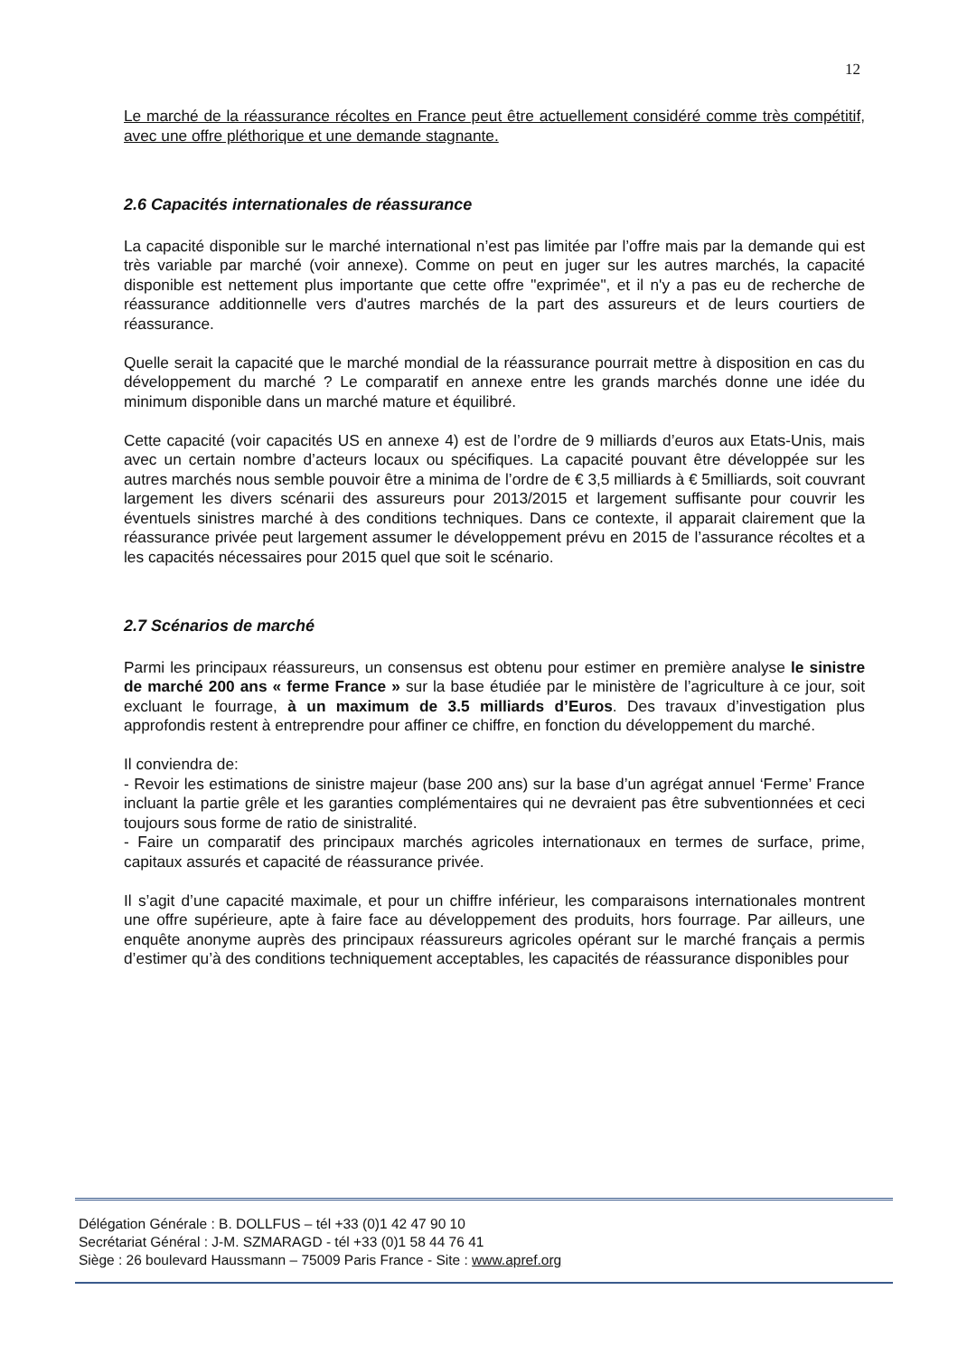12
Le marché de la réassurance récoltes en France peut être actuellement considéré comme très compétitif, avec une offre pléthorique et une demande stagnante.
2.6 Capacités internationales de réassurance
La capacité disponible sur le marché international n’est pas limitée par l’offre mais par la demande qui est très variable par marché (voir annexe). Comme on peut en juger sur les autres marchés, la capacité disponible est nettement plus importante que cette offre "exprimée", et il n'y a pas eu de recherche de réassurance additionnelle vers d'autres marchés de la part des assureurs et de leurs courtiers de réassurance.
Quelle serait la capacité que le marché mondial de la réassurance pourrait mettre à disposition en cas du développement du marché ? Le comparatif en annexe entre les grands marchés donne une idée du minimum disponible dans un marché mature et équilibré.
Cette capacité (voir capacités US en annexe 4) est de l’ordre de 9 milliards d’euros aux Etats-Unis, mais avec un certain nombre d’acteurs locaux ou spécifiques. La capacité pouvant être développée sur les autres marchés nous semble pouvoir être a minima de l’ordre de € 3,5 milliards à € 5milliards, soit couvrant largement les divers scénarii des assureurs pour 2013/2015 et largement suffisante pour couvrir les éventuels sinistres marché à des conditions techniques. Dans ce contexte, il apparait clairement que la réassurance privée peut largement assumer le développement prévu en 2015 de l’assurance récoltes et a les capacités nécessaires pour 2015 quel que soit le scénario.
2.7 Scénarios de marché
Parmi les principaux réassureurs, un consensus est obtenu pour estimer en première analyse le sinistre de marché 200 ans « ferme France » sur la base étudiée par le ministère de l’agriculture à ce jour, soit excluant le fourrage, à un maximum de 3.5 milliards d’Euros. Des travaux d’investigation plus approfondis restent à entreprendre pour affiner ce chiffre, en fonction du développement du marché.
Il conviendra de:
- Revoir les estimations de sinistre majeur (base 200 ans) sur la base d’un agrégat annuel ‘Ferme’ France incluant la partie grêle et les garanties complémentaires qui ne devraient pas être subventionnées et ceci toujours sous forme de ratio de sinistralité.
- Faire un comparatif des principaux marchés agricoles internationaux en termes de surface, prime, capitaux assurés et capacité de réassurance privée.
Il s’agit d’une capacité maximale, et pour un chiffre inférieur, les comparaisons internationales montrent une offre supérieure, apte à faire face au développement des produits, hors fourrage. Par ailleurs, une enquête anonyme auprès des principaux réassureurs agricoles opérant sur le marché français a permis d’estimer qu’à des conditions techniquement acceptables, les capacités de réassurance disponibles pour
Délégation Générale : B. DOLLFUS – tél +33 (0)1 42 47 90 10
Secrétariat Général : J-M. SZMARAGD - tél +33 (0)1 58 44 76 41
Siège : 26 boulevard Haussmann – 75009 Paris France - Site : www.apref.org